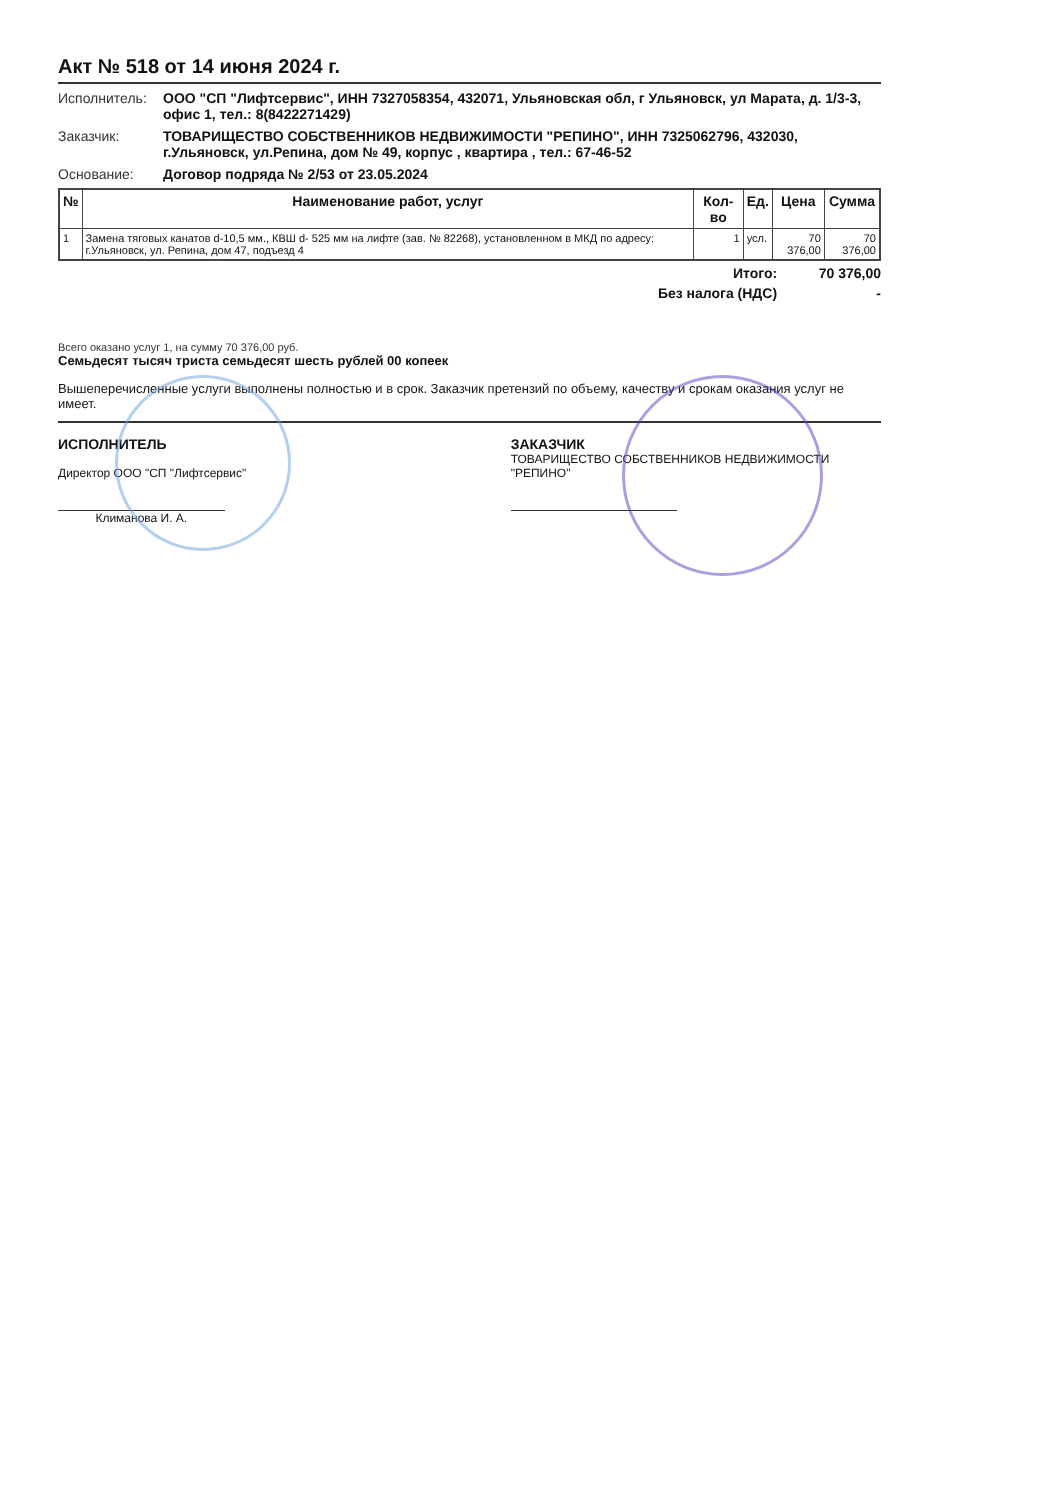Акт № 518 от 14 июня 2024 г.
Исполнитель: ООО "СП "Лифтсервис", ИНН 7327058354, 432071, Ульяновская обл, г Ульяновск, ул Марата, д. 1/3-3, офис 1, тел.: 8(8422271429)
Заказчик: ТОВАРИЩЕСТВО СОБСТВЕННИКОВ НЕДВИЖИМОСТИ "РЕПИНО", ИНН 7325062796, 432030, г.Ульяновск, ул.Репина, дом № 49, корпус , квартира , тел.: 67-46-52
Основание: Договор подряда № 2/53 от 23.05.2024
| № | Наименование работ, услуг | Кол-во | Ед. | Цена | Сумма |
| --- | --- | --- | --- | --- | --- |
| 1 | Замена тяговых канатов d-10,5 мм., КВШ d- 525 мм на лифте (зав. № 82268), установленном в МКД по адресу: г.Ульяновск, ул. Репина, дом 47, подъезд 4 | 1 | усл. | 70 376,00 | 70 376,00 |
Итого: 70 376,00
Без налога (НДС) -
Всего оказано услуг 1, на сумму 70 376,00 руб.
Семьдесят тысяч триста семьдесят шесть рублей 00 копеек
Вышеперечисленные услуги выполнены полностью и в срок. Заказчик претензий по объему, качеству и срокам оказания услуг не имеет.
ИСПОЛНИТЕЛЬ
Директор ООО "СП "Лифтсервис"
Климанова И. А.
ЗАКАЗЧИК
ТОВАРИЩЕСТВО СОБСТВЕННИКОВ НЕДВИЖИМОСТИ "РЕПИНО"